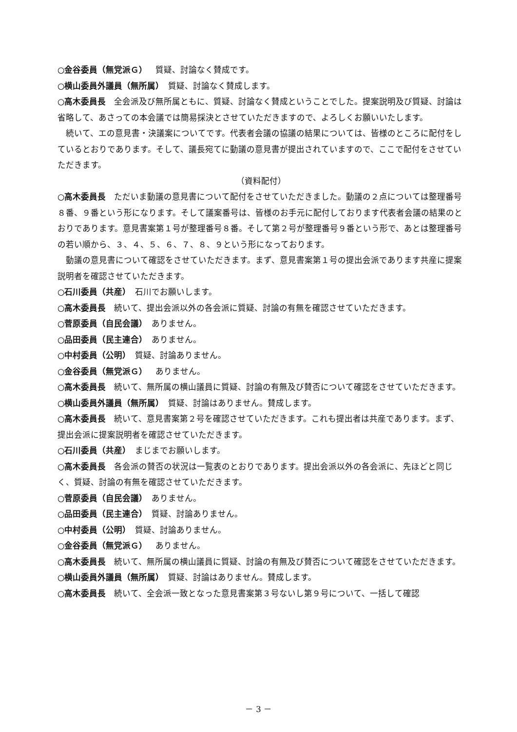○金谷委員（無党派Ｇ）　質疑、討論なく賛成です。
○横山委員外議員（無所属）　質疑、討論なく賛成します。
○高木委員長　全会派及び無所属ともに、質疑、討論なく賛成ということでした。提案説明及び質疑、討論は省略して、あさっての本会議では簡易採決とさせていただきますので、よろしくお願いいたします。
　続いて、エの意見書・決議案についてです。代表者会議の協議の結果については、皆様のところに配付をしているとおりであります。そして、議長宛てに動議の意見書が提出されていますので、ここで配付をさせていただきます。
（資料配付）
○高木委員長　ただいま動議の意見書について配付をさせていただきました。動議の２点については整理番号８番、９番という形になります。そして議案番号は、皆様のお手元に配付しております代表者会議の結果のとおりであります。意見書案第１号が整理番号８番。そして第２号が整理番号９番という形で、あとは整理番号の若い順から、３、４、５、６、７、８、９という形になっております。
　動議の意見書について確認をさせていただきます。まず、意見書案第１号の提出会派であります共産に提案説明者を確認させていただきます。
○石川委員（共産）　石川でお願いします。
○高木委員長　続いて、提出会派以外の各会派に質疑、討論の有無を確認させていただきます。
○菅原委員（自民会議）　ありません。
○品田委員（民主連合）　ありません。
○中村委員（公明）　質疑、討論ありません。
○金谷委員（無党派Ｇ）　ありません。
○高木委員長　続いて、無所属の横山議員に質疑、討論の有無及び賛否について確認をさせていただきます。
○横山委員外議員（無所属）　質疑、討論はありません。賛成します。
○高木委員長　続いて、意見書案第２号を確認させていただきます。これも提出者は共産であります。まず、提出会派に提案説明者を確認させていただきます。
○石川委員（共産）　まじまでお願いします。
○高木委員長　各会派の賛否の状況は一覧表のとおりであります。提出会派以外の各会派に、先ほどと同じく、質疑、討論の有無を確認させていただきます。
○菅原委員（自民会議）　ありません。
○品田委員（民主連合）　質疑、討論ありません。
○中村委員（公明）　質疑、討論ありません。
○金谷委員（無党派Ｇ）　ありません。
○高木委員長　続いて、無所属の横山議員に質疑、討論の有無及び賛否について確認をさせていただきます。
○横山委員外議員（無所属）　質疑、討論はありません。賛成します。
○高木委員長　続いて、全会派一致となった意見書案第３号ないし第９号について、一括して確認
－ 3 －